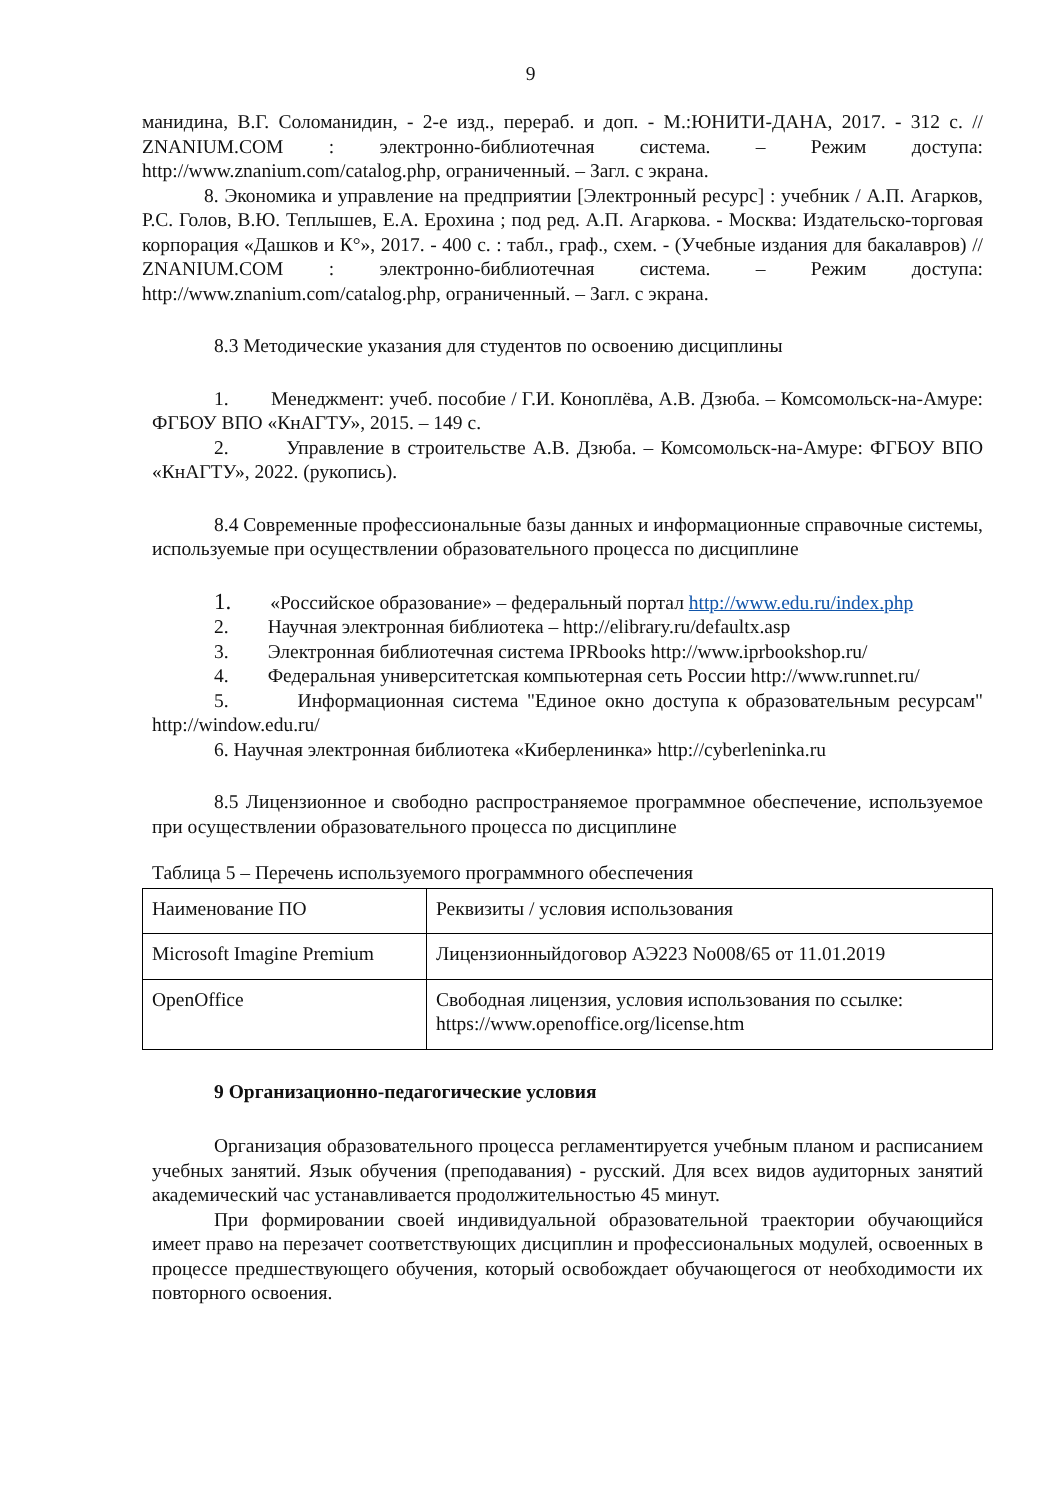9
манидина, В.Г. Соломанидин, - 2-е изд., перераб. и доп. - М.:ЮНИТИ-ДАНА, 2017. - 312 с. // ZNANIUM.COM : электронно-библиотечная система. – Режим доступа: http://www.znanium.com/catalog.php, ограниченный. – Загл. с экрана.
8. Экономика и управление на предприятии [Электронный ресурс] : учебник / А.П. Агарков, Р.С. Голов, В.Ю. Теплышев, Е.А. Ерохина ; под ред. А.П. Агаркова. - Москва: Издательско-торговая корпорация «Дашков и К°», 2017. - 400 с. : табл., граф., схем. - (Учебные издания для бакалавров) // ZNANIUM.COM : электронно-библиотечная система. – Режим доступа: http://www.znanium.com/catalog.php, ограниченный. – Загл. с экрана.
8.3 Методические указания для студентов по освоению дисциплины
1. Менеджмент: учеб. пособие / Г.И. Коноплёва, А.В. Дзюба. – Комсомольск-на-Амуре: ФГБОУ ВПО «КнАГТУ», 2015. – 149 с.
2. Управление в строительстве А.В. Дзюба. – Комсомольск-на-Амуре: ФГБОУ ВПО «КнАГТУ», 2022. (рукопись).
8.4 Современные профессиональные базы данных и информационные справочные системы, используемые при осуществлении образовательного процесса по дисциплине
1. «Российское образование» – федеральный портал http://www.edu.ru/index.php
2. Научная электронная библиотека – http://elibrary.ru/defaultx.asp
3. Электронная библиотечная система IPRbooks http://www.iprbookshop.ru/
4. Федеральная университетская компьютерная сеть России http://www.runnet.ru/
5. Информационная система "Единое окно доступа к образовательным ресурсам" http://window.edu.ru/
6. Научная электронная библиотека «Киберленинка» http://cyberleninka.ru
8.5 Лицензионное и свободно распространяемое программное обеспечение, используемое при осуществлении образовательного процесса по дисциплине
Таблица 5 – Перечень используемого программного обеспечения
| Наименование ПО | Реквизиты / условия использования |
| Microsoft Imagine Premium | Лицензионныйдоговор АЭ223 No008/65 от 11.01.2019 |
| OpenOffice | Свободная лицензия, условия использования по ссылке: https://www.openoffice.org/license.htm |
9 Организационно-педагогические условия
Организация образовательного процесса регламентируется учебным планом и расписанием учебных занятий. Язык обучения (преподавания) - русский. Для всех видов аудиторных занятий академический час устанавливается продолжительностью 45 минут.
При формировании своей индивидуальной образовательной траектории обучающийся имеет право на перезачет соответствующих дисциплин и профессиональных модулей, освоенных в процессе предшествующего обучения, который освобождает обучающегося от необходимости их повторного освоения.